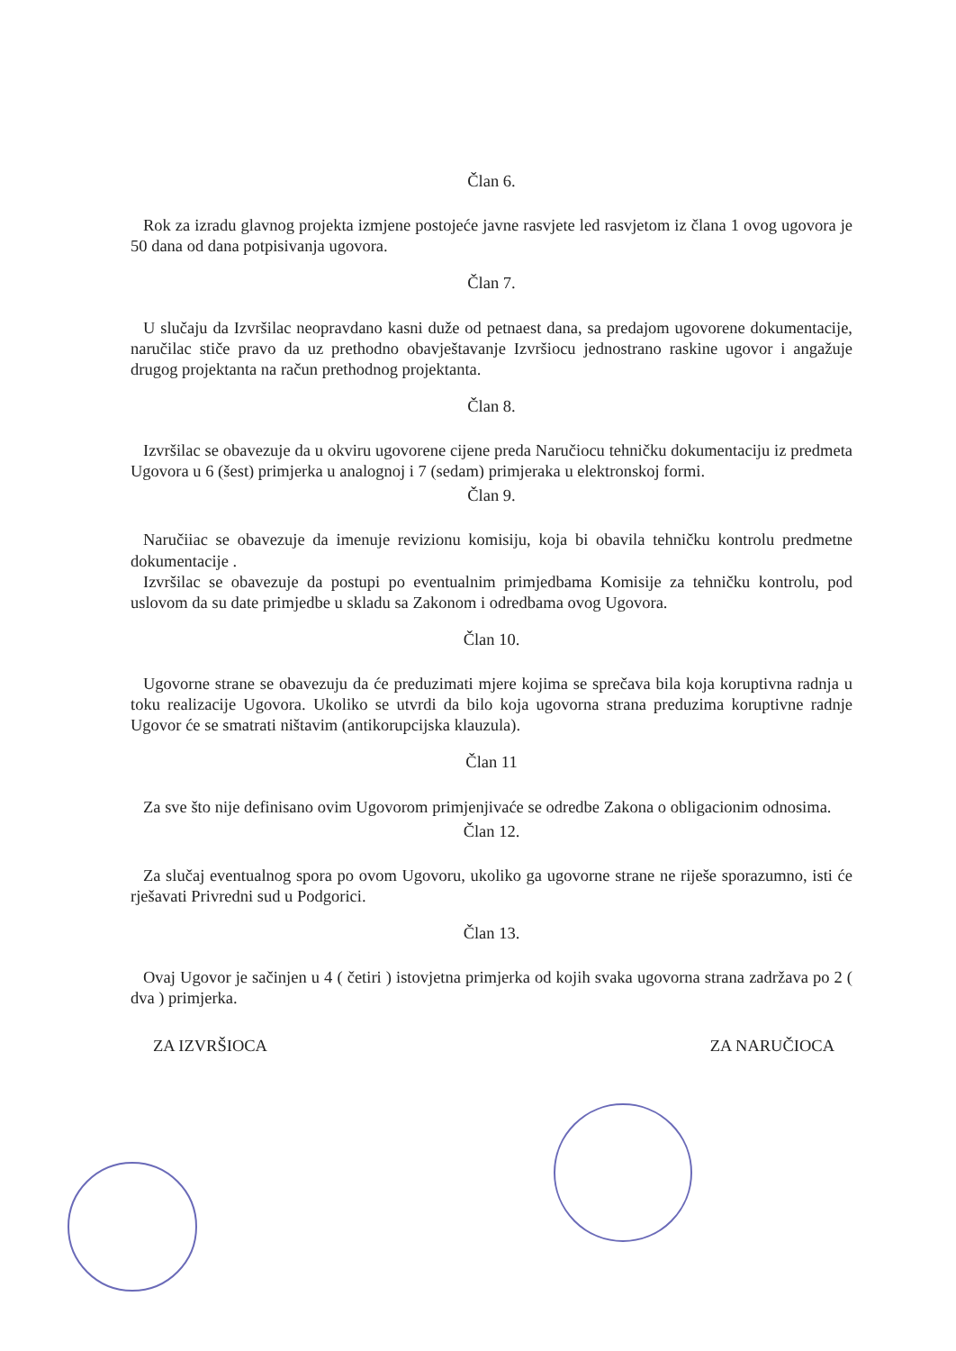Član 6.
Rok za izradu glavnog projekta izmjene postojeće javne rasvjete led rasvjetom iz člana 1 ovog ugovora je 50 dana od dana potpisivanja ugovora.
Član 7.
U slučaju da Izvršilac neopravdano kasni duže od petnaest dana, sa predajom ugovorene dokumentacije, naručilac stiče pravo da uz prethodno obavještavanje Izvršiocu jednostrano raskine ugovor i angažuje drugog projektanta na račun prethodnog projektanta.
Član 8.
Izvršilac se obavezuje da u okviru ugovorene cijene preda Naručiocu tehničku dokumentaciju iz predmeta Ugovora u 6 (šest) primjerka u analognoj i 7 (sedam) primjeraka u elektronskoj formi.
Član 9.
Naručiiac se obavezuje da imenuje revizionu komisiju, koja bi obavila tehničku kontrolu predmetne dokumentacije .
Izvršilac se obavezuje da postupi po eventualnim primjedbama Komisije za tehničku kontrolu, pod uslovom da su date primjedbe u skladu sa Zakonom i odredbama ovog Ugovora.
Član 10.
Ugovorne strane se obavezuju da će preduzimati mjere kojima se sprečava bila koja koruptivna radnja u toku realizacije Ugovora. Ukoliko se utvrdi da bilo koja ugovorna strana preduzima koruptivne radnje Ugovor će se smatrati ništavim (antikorupcijska klauzula).
Član 11
Za sve što nije definisano ovim Ugovorom primjenjivaće se odredbe Zakona o obligacionim odnosima.
Član 12.
Za slučaj eventualnog spora po ovom Ugovoru, ukoliko ga ugovorne strane ne riješe sporazumno, isti će rješavati Privredni sud u Podgorici.
Član 13.
Ovaj Ugovor je sačinjen u 4 ( četiri ) istovjetna primjerka od kojih svaka ugovorna strana zadržava po 2 ( dva ) primjerka.
ZA IZVRŠIOCA ZA NARUČIOCA